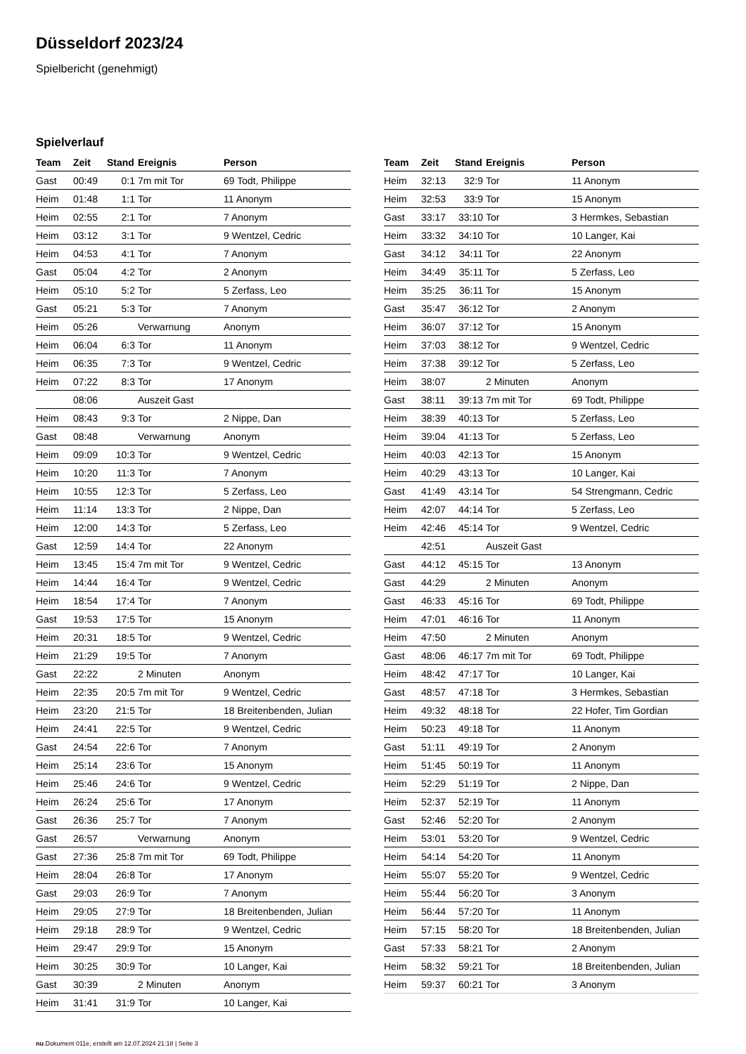Düsseldorf 2023/24
Spielbericht (genehmigt)
Spielverlauf
| Team | Zeit | Stand | Ereignis | Person |
| --- | --- | --- | --- | --- |
| Gast | 00:49 | 0:1 | 7m mit Tor | 69 Todt, Philippe |
| Heim | 01:48 | 1:1 | Tor | 11 Anonym |
| Heim | 02:55 | 2:1 | Tor | 7 Anonym |
| Heim | 03:12 | 3:1 | Tor | 9 Wentzel, Cedric |
| Heim | 04:53 | 4:1 | Tor | 7 Anonym |
| Gast | 05:04 | 4:2 | Tor | 2 Anonym |
| Heim | 05:10 | 5:2 | Tor | 5 Zerfass, Leo |
| Gast | 05:21 | 5:3 | Tor | 7 Anonym |
| Heim | 05:26 | | Verwarnung | Anonym |
| Heim | 06:04 | 6:3 | Tor | 11 Anonym |
| Heim | 06:35 | 7:3 | Tor | 9 Wentzel, Cedric |
| Heim | 07:22 | 8:3 | Tor | 17 Anonym |
| | 08:06 | | Auszeit Gast | |
| Heim | 08:43 | 9:3 | Tor | 2 Nippe, Dan |
| Gast | 08:48 | | Verwarnung | Anonym |
| Heim | 09:09 | 10:3 | Tor | 9 Wentzel, Cedric |
| Heim | 10:20 | 11:3 | Tor | 7 Anonym |
| Heim | 10:55 | 12:3 | Tor | 5 Zerfass, Leo |
| Heim | 11:14 | 13:3 | Tor | 2 Nippe, Dan |
| Heim | 12:00 | 14:3 | Tor | 5 Zerfass, Leo |
| Gast | 12:59 | 14:4 | Tor | 22 Anonym |
| Heim | 13:45 | 15:4 | 7m mit Tor | 9 Wentzel, Cedric |
| Heim | 14:44 | 16:4 | Tor | 9 Wentzel, Cedric |
| Heim | 18:54 | 17:4 | Tor | 7 Anonym |
| Gast | 19:53 | 17:5 | Tor | 15 Anonym |
| Heim | 20:31 | 18:5 | Tor | 9 Wentzel, Cedric |
| Heim | 21:29 | 19:5 | Tor | 7 Anonym |
| Gast | 22:22 | | 2 Minuten | Anonym |
| Heim | 22:35 | 20:5 | 7m mit Tor | 9 Wentzel, Cedric |
| Heim | 23:20 | 21:5 | Tor | 18 Breitenbenden, Julian |
| Heim | 24:41 | 22:5 | Tor | 9 Wentzel, Cedric |
| Gast | 24:54 | 22:6 | Tor | 7 Anonym |
| Heim | 25:14 | 23:6 | Tor | 15 Anonym |
| Heim | 25:46 | 24:6 | Tor | 9 Wentzel, Cedric |
| Heim | 26:24 | 25:6 | Tor | 17 Anonym |
| Gast | 26:36 | 25:7 | Tor | 7 Anonym |
| Gast | 26:57 | | Verwarnung | Anonym |
| Gast | 27:36 | 25:8 | 7m mit Tor | 69 Todt, Philippe |
| Heim | 28:04 | 26:8 | Tor | 17 Anonym |
| Gast | 29:03 | 26:9 | Tor | 7 Anonym |
| Heim | 29:05 | 27:9 | Tor | 18 Breitenbenden, Julian |
| Heim | 29:18 | 28:9 | Tor | 9 Wentzel, Cedric |
| Heim | 29:47 | 29:9 | Tor | 15 Anonym |
| Heim | 30:25 | 30:9 | Tor | 10 Langer, Kai |
| Gast | 30:39 | | 2 Minuten | Anonym |
| Heim | 31:41 | 31:9 | Tor | 10 Langer, Kai |
| Team | Zeit | Stand | Ereignis | Person |
| --- | --- | --- | --- | --- |
| Heim | 32:13 | 32:9 | Tor | 11 Anonym |
| Heim | 32:53 | 33:9 | Tor | 15 Anonym |
| Gast | 33:17 | 33:10 | Tor | 3 Hermkes, Sebastian |
| Heim | 33:32 | 34:10 | Tor | 10 Langer, Kai |
| Gast | 34:12 | 34:11 | Tor | 22 Anonym |
| Heim | 34:49 | 35:11 | Tor | 5 Zerfass, Leo |
| Heim | 35:25 | 36:11 | Tor | 15 Anonym |
| Gast | 35:47 | 36:12 | Tor | 2 Anonym |
| Heim | 36:07 | 37:12 | Tor | 15 Anonym |
| Heim | 37:03 | 38:12 | Tor | 9 Wentzel, Cedric |
| Heim | 37:38 | 39:12 | Tor | 5 Zerfass, Leo |
| Heim | 38:07 | | 2 Minuten | Anonym |
| Gast | 38:11 | 39:13 | 7m mit Tor | 69 Todt, Philippe |
| Heim | 38:39 | 40:13 | Tor | 5 Zerfass, Leo |
| Heim | 39:04 | 41:13 | Tor | 5 Zerfass, Leo |
| Heim | 40:03 | 42:13 | Tor | 15 Anonym |
| Heim | 40:29 | 43:13 | Tor | 10 Langer, Kai |
| Gast | 41:49 | 43:14 | Tor | 54 Strengmann, Cedric |
| Heim | 42:07 | 44:14 | Tor | 5 Zerfass, Leo |
| Heim | 42:46 | 45:14 | Tor | 9 Wentzel, Cedric |
| | 42:51 | | Auszeit Gast | |
| Gast | 44:12 | 45:15 | Tor | 13 Anonym |
| Gast | 44:29 | | 2 Minuten | Anonym |
| Gast | 46:33 | 45:16 | Tor | 69 Todt, Philippe |
| Heim | 47:01 | 46:16 | Tor | 11 Anonym |
| Heim | 47:50 | | 2 Minuten | Anonym |
| Gast | 48:06 | 46:17 | 7m mit Tor | 69 Todt, Philippe |
| Heim | 48:42 | 47:17 | Tor | 10 Langer, Kai |
| Gast | 48:57 | 47:18 | Tor | 3 Hermkes, Sebastian |
| Heim | 49:32 | 48:18 | Tor | 22 Hofer, Tim Gordian |
| Heim | 50:23 | 49:18 | Tor | 11 Anonym |
| Gast | 51:11 | 49:19 | Tor | 2 Anonym |
| Heim | 51:45 | 50:19 | Tor | 11 Anonym |
| Heim | 52:29 | 51:19 | Tor | 2 Nippe, Dan |
| Heim | 52:37 | 52:19 | Tor | 11 Anonym |
| Gast | 52:46 | 52:20 | Tor | 2 Anonym |
| Heim | 53:01 | 53:20 | Tor | 9 Wentzel, Cedric |
| Heim | 54:14 | 54:20 | Tor | 11 Anonym |
| Heim | 55:07 | 55:20 | Tor | 9 Wentzel, Cedric |
| Heim | 55:44 | 56:20 | Tor | 3 Anonym |
| Heim | 56:44 | 57:20 | Tor | 11 Anonym |
| Heim | 57:15 | 58:20 | Tor | 18 Breitenbenden, Julian |
| Gast | 57:33 | 58:21 | Tor | 2 Anonym |
| Heim | 58:32 | 59:21 | Tor | 18 Breitenbenden, Julian |
| Heim | 59:37 | 60:21 | Tor | 3 Anonym |
nu.Dokument 011e, erstellt am 12.07.2024 21:18 | Seite 3